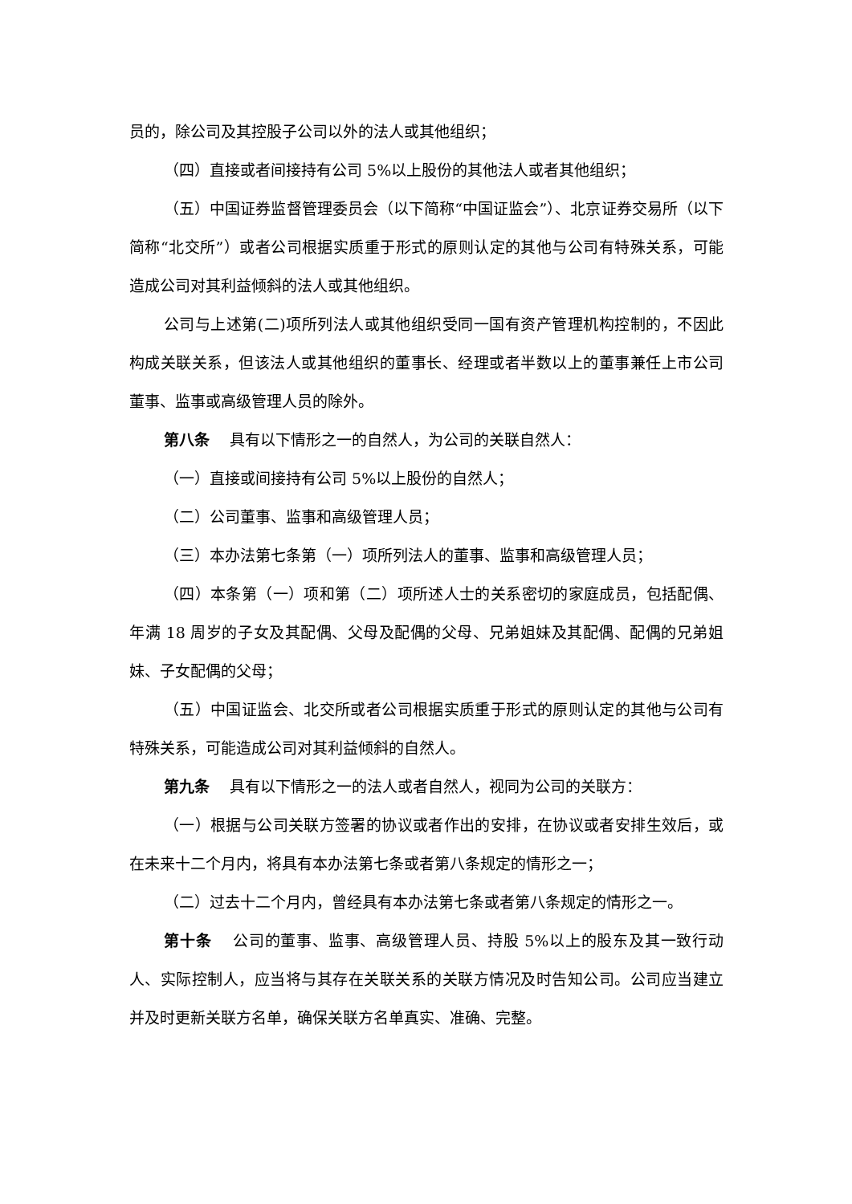员的，除公司及其控股子公司以外的法人或其他组织；
（四）直接或者间接持有公司 5%以上股份的其他法人或者其他组织；
（五）中国证券监督管理委员会（以下简称“中国证监会”）、北京证券交易所（以下简称“北交所”）或者公司根据实质重于形式的原则认定的其他与公司有特殊关系，可能造成公司对其利益倾斜的法人或其他组织。
公司与上述第(二)项所列法人或其他组织受同一国有资产管理机构控制的，不因此构成关联关系，但该法人或其他组织的董事长、经理或者半数以上的董事兼任上市公司董事、监事或高级管理人员的除外。
第八条　 具有以下情形之一的自然人，为公司的关联自然人：
（一）直接或间接持有公司 5%以上股份的自然人；
（二）公司董事、监事和高级管理人员；
（三）本办法第七条第（一）项所列法人的董事、监事和高级管理人员；
（四）本条第（一）项和第（二）项所述人士的关系密切的家庭成员，包括配偶、年满 18 周岁的子女及其配偶、父母及配偶的父母、兄弟姐妹及其配偶、配偶的兄弟姐妹、子女配偶的父母；
（五）中国证监会、北交所或者公司根据实质重于形式的原则认定的其他与公司有特殊关系，可能造成公司对其利益倾斜的自然人。
第九条　 具有以下情形之一的法人或者自然人，视同为公司的关联方：
（一）根据与公司关联方签署的协议或者作出的安排，在协议或者安排生效后，或在未来十二个月内，将具有本办法第七条或者第八条规定的情形之一；
（二）过去十二个月内，曾经具有本办法第七条或者第八条规定的情形之一。
第十条　 公司的董事、监事、高级管理人员、持股 5%以上的股东及其一致行动人、实际控制人，应当将与其存在关联关系的关联方情况及时告知公司。公司应当建立并及时更新关联方名单，确保关联方名单真实、准确、完整。